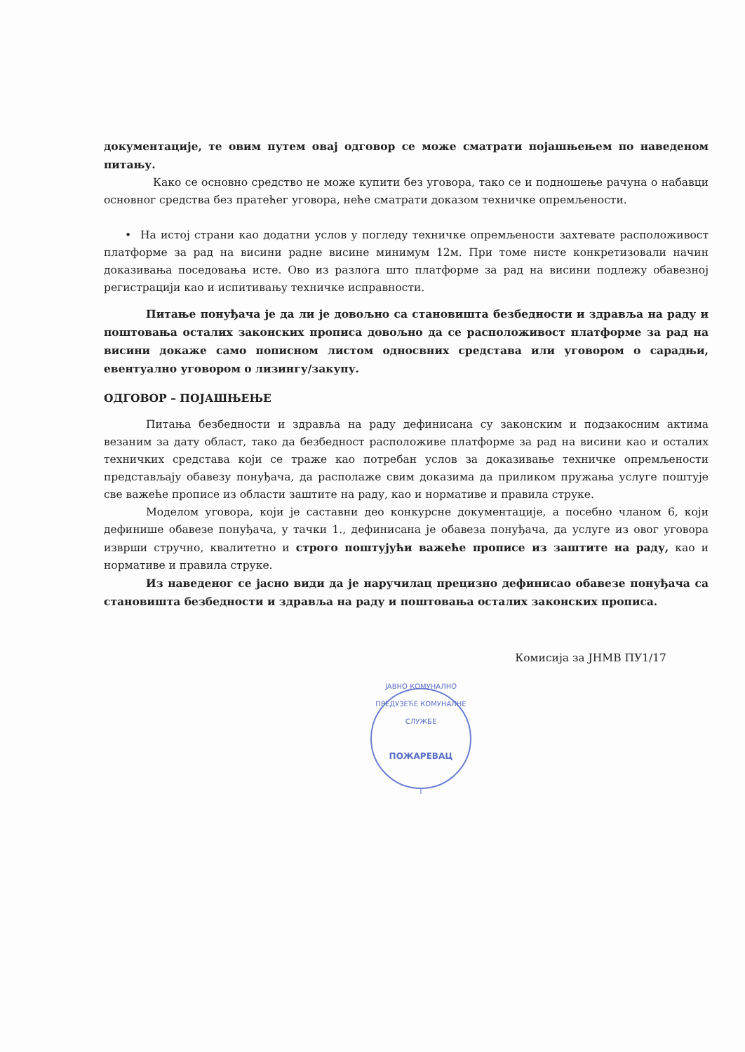документације, те овим путем овај одговор се може сматрати појашњењем по наведеном питању.
Како се основно средство не може купити без уговора, тако се и подношење рачуна о набавци основног средства без пратећег уговора, неће сматрати доказом техничке опремљености.
• На истој страни као додатни услов у погледу техничке опремљености захтевате расположивост платформе за рад на висини радне висине минимум 12м. При томе нисте конкретизовали начин доказивања поседовања исте. Ово из разлога што платформе за рад на висини подлежу обавезној регистрацији као и испитивању техничке исправности.
Питање понуђача је да ли је довољно са становишта безбедности и здравља на раду и поштовања осталих законских прописа довољно да се расположивост платформе за рад на висини докаже само пописном листом односвних средстава или уговором о сарадњи, евентуално уговором о лизингу/закупу.
ОДГОВОР – ПОЈАШЊЕЊЕ
Питања безбедности и здравља на раду дефинисана су законским и подзакосним актима везаним за дату област, тако да безбедност расположиве платформе за рад на висини као и осталих техничких средстава који се траже као потребан услов за доказивање техничке опремљености представљају обавезу понуђача, да располаже свим доказима да приликом пружања услуге поштује све важеће прописе из области заштите на раду, као и нормативе и правила струке.
Моделом уговора, који је саставни део конкурсне документације, а посебно чланом 6, који дефинише обавезе понуђача, у тачки 1., дефинисана је обавеза понуђача, да услуге из овог уговора изврши стручно, квалитетно и строго поштујући важеће прописе из заштите на раду, као и нормативе и правила струке.
Из наведеног се јасно види да је наручилац прецизно дефинисао обавезе понуђача са становишта безбедности и здравља на раду и поштовања осталих законских прописа.
Комисија за ЈНМВ ПУ1/17
ЈАВНО КОМУНАЛНО ПРЕДУЗЕЋЕ КОМУНАЛНЕ СЛУЖБЕ
ПОЖАРЕВАЦ
I